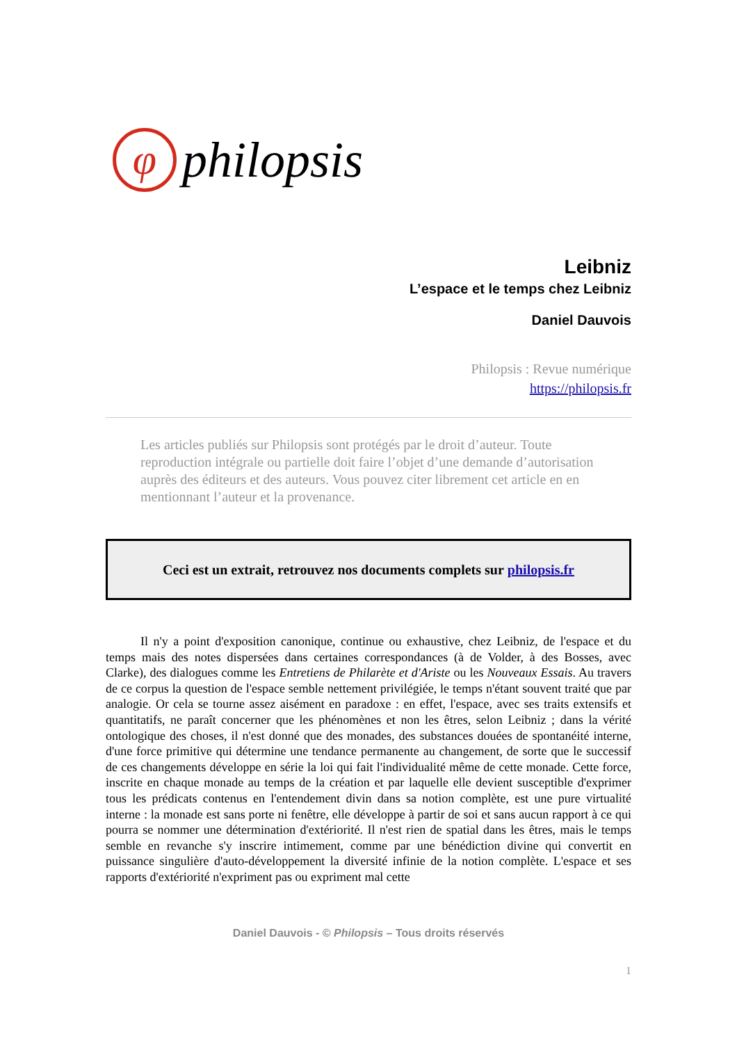φ
philopsis
Leibniz
L’espace et le temps chez Leibniz
Daniel Dauvois
Philopsis : Revue numérique
https://philopsis.fr
Les articles publiés sur Philopsis sont protégés par le droit d’auteur. Toute reproduction intégrale ou partielle doit faire l’objet d’une demande d’autorisation auprès des éditeurs et des auteurs. Vous pouvez citer librement cet article en en mentionnant l’auteur et la provenance.
Ceci est un extrait, retrouvez nos documents complets sur philopsis.fr
Il n'y a point d'exposition canonique, continue ou exhaustive, chez Leibniz, de l'espace et du temps mais des notes dispersées dans certaines correspondances (à de Volder, à des Bosses, avec Clarke), des dialogues comme les Entretiens de Philarète et d'Ariste ou les Nouveaux Essais. Au travers de ce corpus la question de l'espace semble nettement privilégiée, le temps n'étant souvent traité que par analogie. Or cela se tourne assez aisément en paradoxe : en effet, l'espace, avec ses traits extensifs et quantitatifs, ne paraît concerner que les phénomènes et non les êtres, selon Leibniz ; dans la vérité ontologique des choses, il n'est donné que des monades, des substances douées de spontanéité interne, d'une force primitive qui détermine une tendance permanente au changement, de sorte que le successif de ces changements développe en série la loi qui fait l'individualité même de cette monade. Cette force, inscrite en chaque monade au temps de la création et par laquelle elle devient susceptible d'exprimer tous les prédicats contenus en l'entendement divin dans sa notion complète, est une pure virtualité interne : la monade est sans porte ni fenêtre, elle développe à partir de soi et sans aucun rapport à ce qui pourra se nommer une détermination d'extériorité. Il n'est rien de spatial dans les êtres, mais le temps semble en revanche s'y inscrire intimement, comme par une bénédiction divine qui convertit en puissance singulière d'auto-développement la diversité infinie de la notion complète. L'espace et ses rapports d'extériorité n'expriment pas ou expriment mal cette
Daniel Dauvois - © Philopsis – Tous droits réservés
1